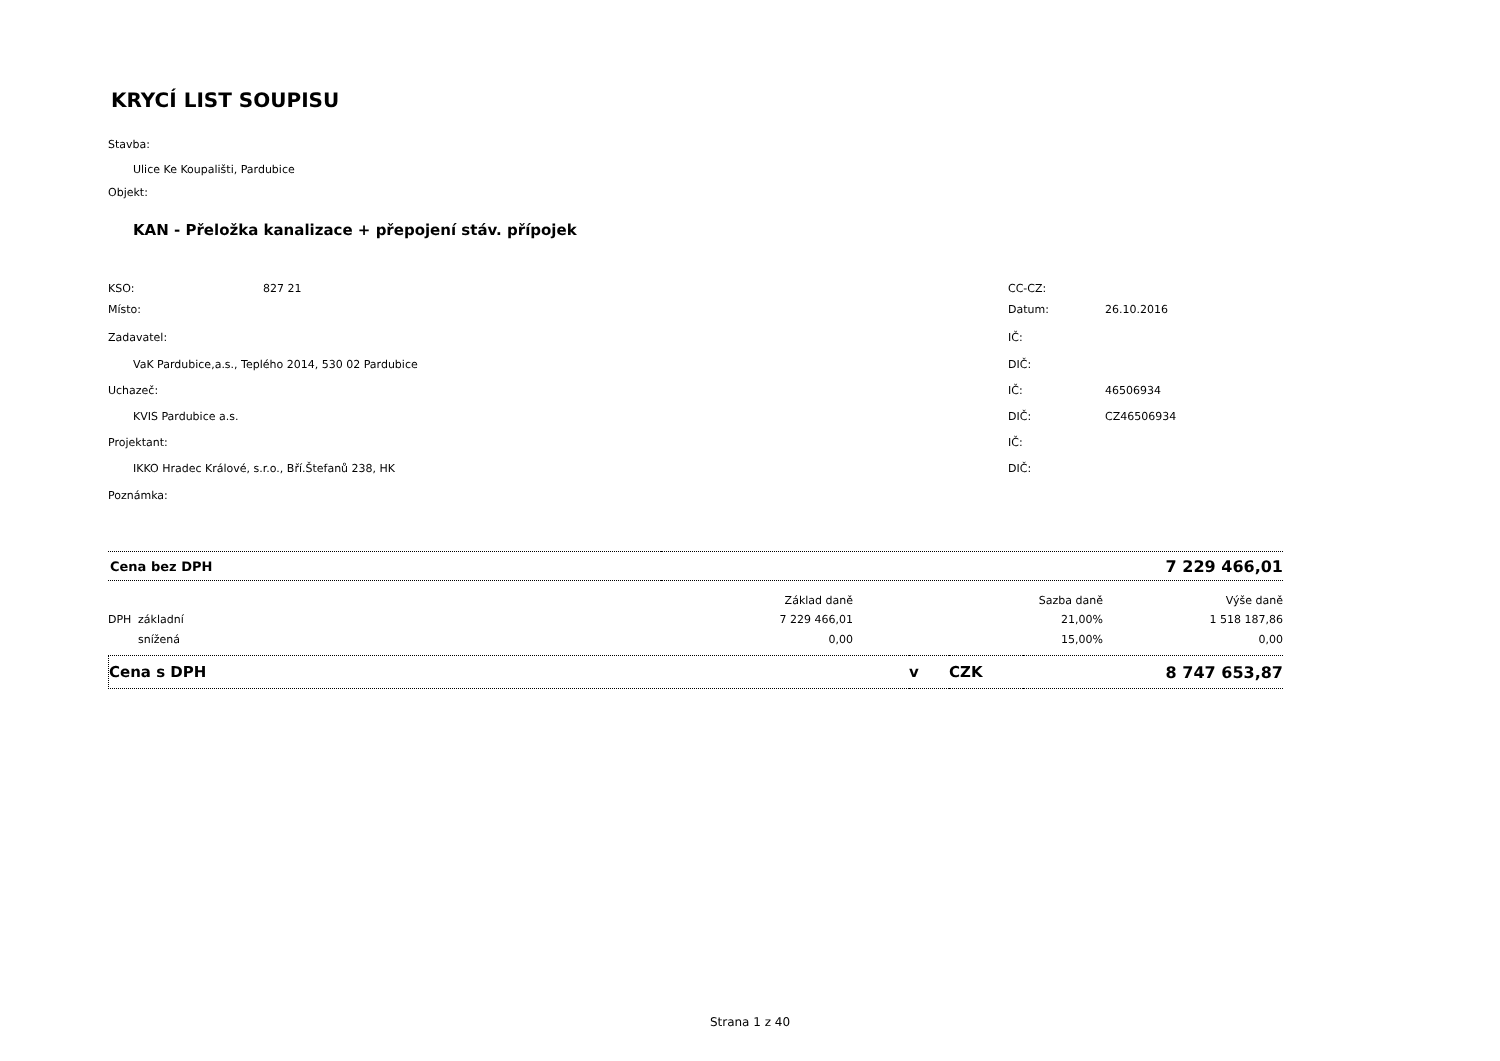KRYCÍ LIST SOUPISU
Stavba:
Ulice Ke Koupališti, Pardubice
Objekt:
KAN - Přeložka kanalizace + přepojení stáv. přípojek
| KSO: | 827 21 | CC-CZ: | |
| Místo: | | Datum: | 26.10.2016 |
| Zadavatel: | | IČ: | |
| VaK Pardubice,a.s., Teplého 2014, 530 02 Pardubice | | DIČ: | |
| Uchazeč: | | IČ: | 46506934 |
| KVIS Pardubice a.s. | | DIČ: | CZ46506934 |
| Projektant: | | IČ: | |
| IKKO Hradec Králové, s.r.o., Bří.Štefanů 238, HK | | DIČ: | |
| Poznámka: | | | |
| Cena bez DPH | 7 229 466,01 |
| | | Základ daně | Sazba daně | Výše daně |
| DPH | základní | 7 229 466,01 | 21,00% | 1 518 187,86 |
| | snížená | 0,00 | 15,00% | 0,00 |
| Cena s DPH | v | CZK | 8 747 653,87 |
Strana 1 z 40